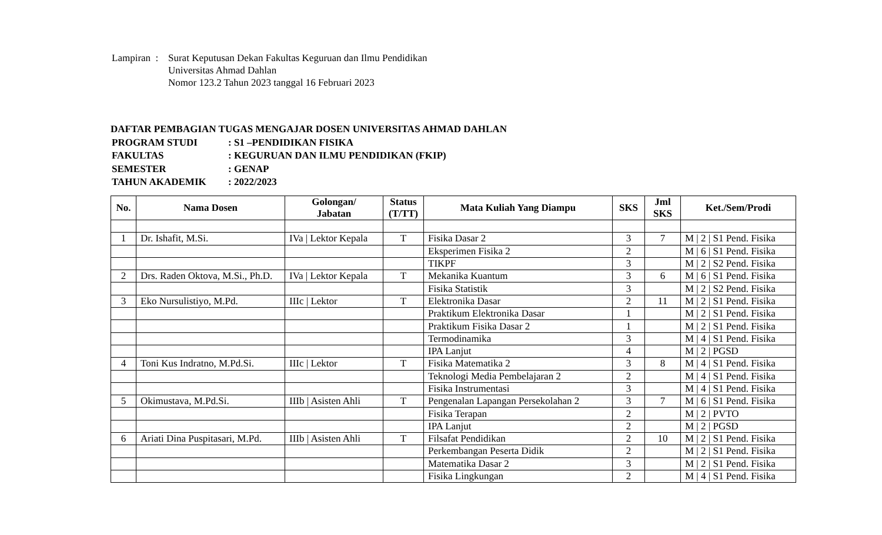| Lampiran : | Surat Keputusan Dekan Fakultas Keguruan dan Ilmu Pendidikan Universitas Ahmad Dahlan Nomor 123.2 Tahun 2023 tanggal 16 Februari 2023 |
DAFTAR PEMBAGIAN TUGAS MENGAJAR DOSEN UNIVERSITAS AHMAD DAHLAN
| PROGRAM STUDI | : S1 –PENDIDIKAN FISIKA |
| FAKULTAS | : KEGURUAN DAN ILMU PENDIDIKAN (FKIP) |
| SEMESTER | : GENAP |
| TAHUN AKADEMIK | : 2022/2023 |
| No. | Nama Dosen | Golongan/ Jabatan | Status (T/TT) | Mata Kuliah Yang Diampu | SKS | Jml SKS | Ket./Sem/Prodi |
| --- | --- | --- | --- | --- | --- | --- | --- |
| 1 | Dr. Ishafit, M.Si. | IVa / Lektor Kepala | T | Fisika Dasar 2 | 3 | 7 | M / 2 / S1 Pend. Fisika |
| | | | | Eksperimen Fisika 2 | 2 | | M / 6 / S1 Pend. Fisika |
| | | | | TIKPF | 3 | | M / 2 / S2 Pend. Fisika |
| 2 | Drs. Raden Oktova, M.Si., Ph.D. | IVa / Lektor Kepala | T | Mekanika Kuantum | 3 | 6 | M / 6 / S1 Pend. Fisika |
| | | | | Fisika Statistik | 3 | | M / 2 / S2 Pend. Fisika |
| 3 | Eko Nursulistiyo, M.Pd. | IIIc / Lektor | T | Elektronika Dasar | 2 | 11 | M / 2 / S1 Pend. Fisika |
| | | | | Praktikum Elektronika Dasar | 1 | | M / 2 / S1 Pend. Fisika |
| | | | | Praktikum Fisika Dasar 2 | 1 | | M / 2 / S1 Pend. Fisika |
| | | | | Termodinamika | 3 | | M / 4 / S1 Pend. Fisika |
| | | | | IPA Lanjut | 4 | | M / 2 / PGSD |
| 4 | Toni Kus Indratno, M.Pd.Si. | IIIc / Lektor | T | Fisika Matematika 2 | 3 | 8 | M / 4 / S1 Pend. Fisika |
| | | | | Teknologi Media Pembelajaran 2 | 2 | | M / 4 / S1 Pend. Fisika |
| | | | | Fisika Instrumentasi | 3 | | M / 4 / S1 Pend. Fisika |
| 5 | Okimustava, M.Pd.Si. | IIIb / Asisten Ahli | T | Pengenalan Lapangan Persekolahan 2 | 3 | 7 | M / 6 / S1 Pend. Fisika |
| | | | | Fisika Terapan | 2 | | M / 2 / PVTO |
| | | | | IPA Lanjut | 2 | | M / 2 / PGSD |
| 6 | Ariati Dina Puspitasari, M.Pd. | IIIb / Asisten Ahli | T | Filsafat Pendidikan | 2 | 10 | M / 2 / S1 Pend. Fisika |
| | | | | Perkembangan Peserta Didik | 2 | | M / 2 / S1 Pend. Fisika |
| | | | | Matematika Dasar 2 | 3 | | M / 2 / S1 Pend. Fisika |
| | | | | Fisika Lingkungan | 2 | | M / 4 / S1 Pend. Fisika |